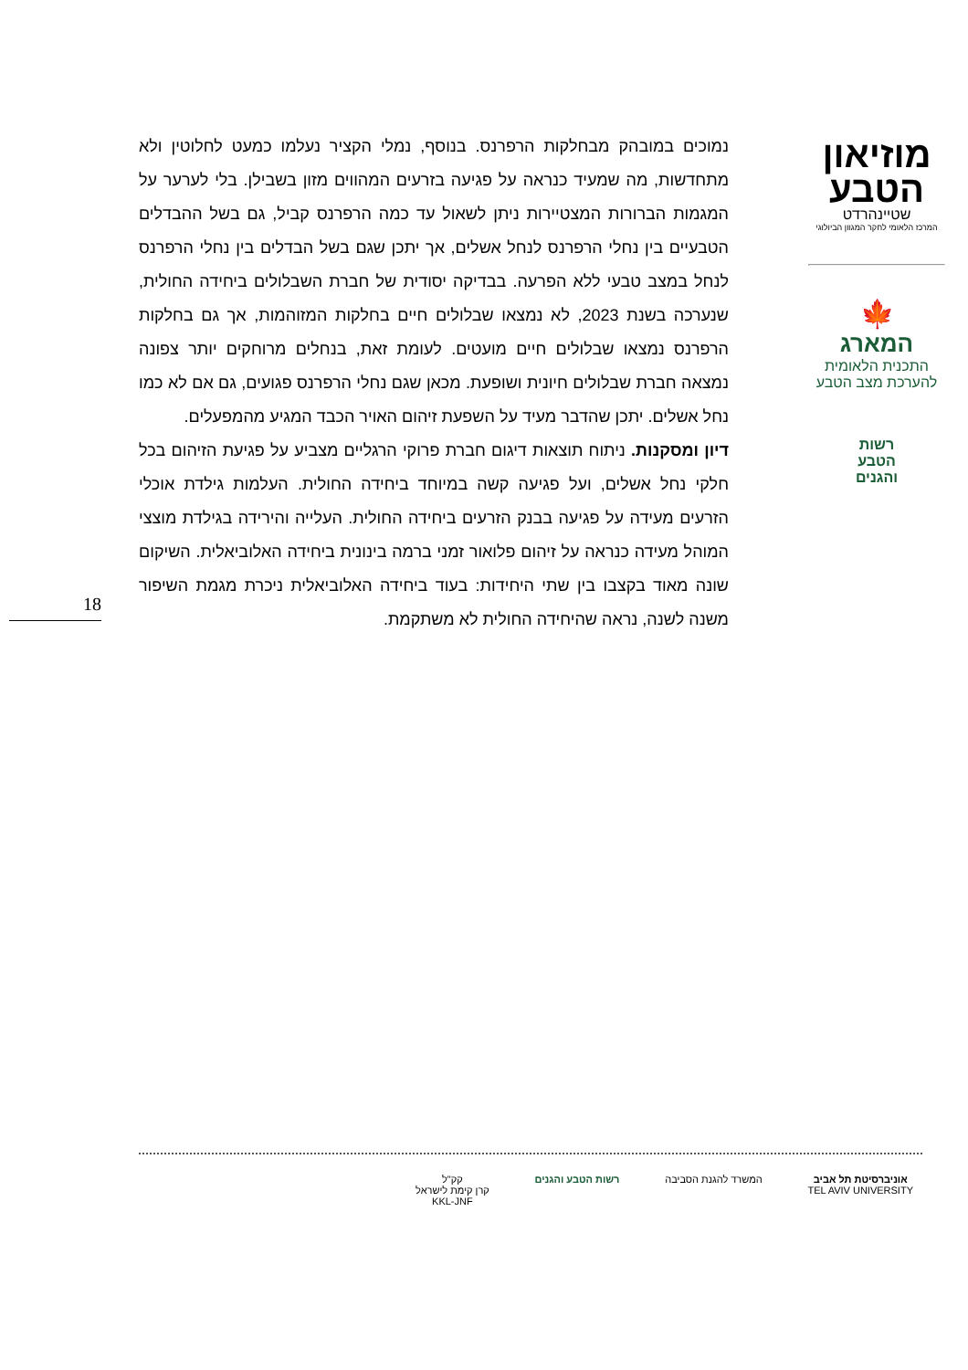מוזיאון
הטבע
שטיינהרדט
המרכז הלאומי לחקר המגוון הביולוגי
🍁
המארג
התכנית הלאומית
להערכת מצב הטבע
רשות
הטבע
והגנים
נמוכים במובהק מבחלקות הרפרנס. בנוסף, נמלי הקציר נעלמו כמעט לחלוטין ולא מתחדשות, מה שמעיד כנראה על פגיעה בזרעים המהווים מזון בשבילן. בלי לערער על המגמות הברורות המצטיירות ניתן לשאול עד כמה הרפרנס קביל, גם בשל ההבדלים הטבעיים בין נחלי הרפרנס לנחל אשלים, אך יתכן שגם בשל הבדלים בין נחלי הרפרנס לנחל במצב טבעי ללא הפרעה. בבדיקה יסודית של חברת השבלולים ביחידה החולית, שנערכה בשנת 2023, לא נמצאו שבלולים חיים בחלקות המזוהמות, אך גם בחלקות הרפרנס נמצאו שבלולים חיים מועטים. לעומת זאת, בנחלים מרוחקים יותר צפונה נמצאה חברת שבלולים חיונית ושופעת. מכאן שגם נחלי הרפרנס פגועים, גם אם לא כמו נחל אשלים. יתכן שהדבר מעיד על השפעת זיהום האויר הכבד המגיע מהמפעלים.
דיון ומסקנות. ניתוח תוצאות דיגום חברת פרוקי הרגליים מצביע על פגיעת הזיהום בכל חלקי נחל אשלים, ועל פגיעה קשה במיוחד ביחידה החולית. העלמות גילדת אוכלי הזרעים מעידה על פגיעה בבנק הזרעים ביחידה החולית. העלייה והירידה בגילדת מוצצי המוהל מעידה כנראה על זיהום פלואור זמני ברמה בינונית ביחידה האלוביאלית. השיקום שונה מאוד בקצבו בין שתי היחידות: בעוד ביחידה האלוביאלית ניכרת מגמת השיפור משנה לשנה, נראה שהיחידה החולית לא משתקמת.
18
אוניברסיטת תל אביב
TEL AVIV UNIVERSITY
המשרד להגנת הסביבה רשות הטבע והגנים קק"ל
קרן קימת לישראל
KKL-JNF